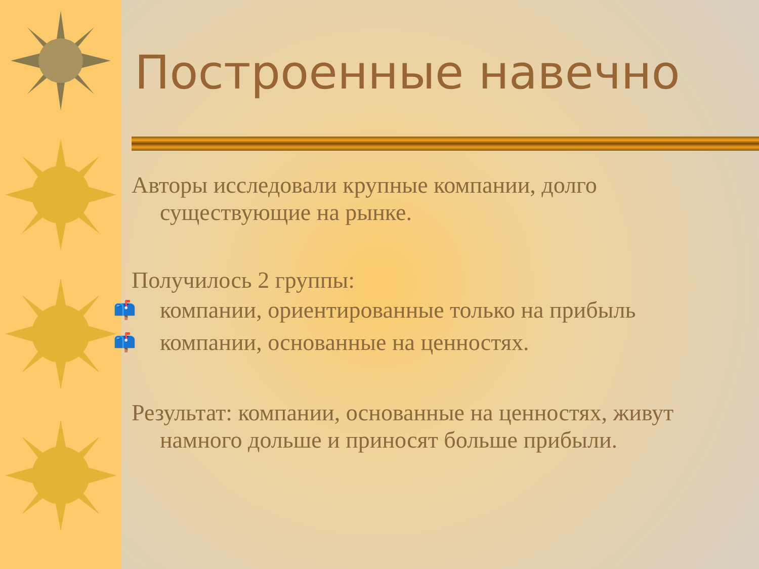Построенные навечно
Авторы исследовали крупные компании, долго существующие на рынке.
Получилось 2 группы:
📫 компании, ориентированные только на прибыль
📫 компании, основанные на ценностях.
Результат: компании, основанные на ценностях, живут намного дольше и приносят больше прибыли.